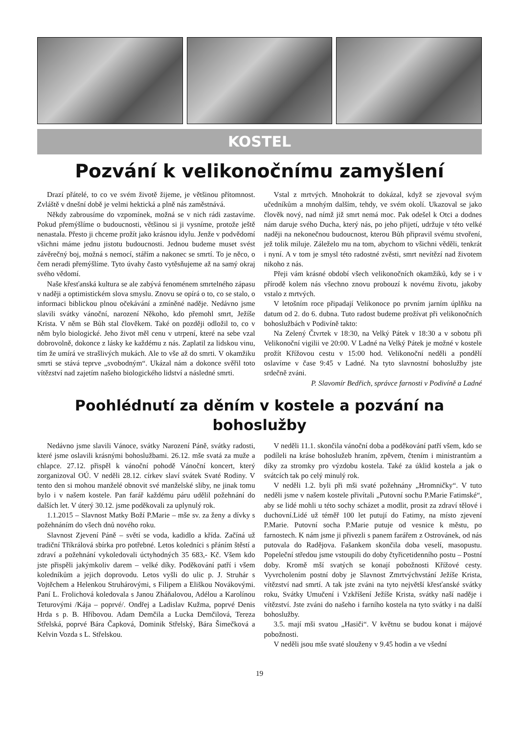KOSTEL
Pozvání k velikonočnímu zamyšlení
Drazí přátelé, to co ve svém životě žijeme, je většinou přítomnost. Zvláště v dnešní době je velmi hektická a plně nás zaměstnává.
Někdy zabrousíme do vzpomínek, možná se v nich rádi zastavíme. Pokud přemýšlíme o budoucnosti, většinou si ji vysníme, protože ještě nenastala. Přesto ji chceme prožít jako krásnou idylu. Jenže v podvědomí všichni máme jednu jistotu budoucnosti. Jednou budeme muset svést závěrečný boj, možná s nemocí, stářím a nakonec se smrtí. To je něco, o čem neradi přemýšlíme. Tyto úvahy často vytěsňujeme až na samý okraj svého vědomí.
Naše křesťanská kultura se ale zabývá fenoménem smrtelného zápasu v naději a optimistickém slova smyslu. Znovu se opírá o to, co se stalo, o informaci biblickou plnou očekávání a zmíněné naděje. Nedávno jsme slavili svátky vánoční, narození Někoho, kdo přemohl smrt, Ježíše Krista. V něm se Bůh stal člověkem. Také on později odložil to, co v něm bylo biologické. Jeho život měl cenu v utrpení, které na sebe vzal dobrovolně, dokonce z lásky ke každému z nás. Zaplatil za lidskou vinu, tím že umírá ve strašlivých mukách. Ale to vše až do smrti. V okamžiku smrti se stává teprve „svobodným“. Ukázal nám a dokonce svěřil toto vítězství nad zajetím našeho biologického lidství a následné smrti.
Vstal z mrtvých. Mnohokrát to dokázal, když se zjevoval svým učedníkům a mnohým dalším, tehdy, ve svém okolí. Ukazoval se jako člověk nový, nad nímž již smrt nemá moc. Pak odešel k Otci a dodnes nám daruje svého Ducha, který nás, po jeho přijetí, udržuje v této velké naději na nekonečnou budoucnost, kterou Bůh připravil svému stvoření, jež tolik miluje. Záleželo mu na tom, abychom to všichni věděli, tenkrát i nyní. A v tom je smysl této radostné zvěsti, smrt nevítězí nad životem nikoho z nás.
Přeji vám krásné období všech velikonočních okamžiků, kdy se i v přírodě kolem nás všechno znovu probouzí k novému životu, jakoby vstalo z mrtvých.
V letošním roce připadají Velikonoce po prvním jarním úplňku na datum od 2. do 6. dubna. Tuto radost budeme prožívat při velikonočních bohoslužbách v Podivíně takto:
Na Zelený Čtvrtek v 18:30, na Velký Pátek v 18:30 a v sobotu při Velikonoční vigilii ve 20:00. V Ladné na Velký Pátek je možné v kostele prožít Křížovou cestu v 15:00 hod. Velikonoční neděli a pondělí oslavíme v čase 9:45 v Ladné. Na tyto slavnostní bohoslužby jste srdečně zváni.
P. Slavomír Bedřich, správce farnosti v Podivíně a Ladné
Poohlédnutí za děním v kostele a pozvání na bohoslužby
Nedávno jsme slavili Vánoce, svátky Narození Páně, svátky radosti, které jsme oslavili krásnými bohoslužbami. 26.12. mše svatá za muže a chlapce. 27.12. přispěl k vánoční pohodě Vánoční koncert, který zorganizoval OÚ. V neděli 28.12. církev slaví svátek Svaté Rodiny. V tento den si mohou manželé obnovit své manželské sliby, ne jinak tomu bylo i v našem kostele. Pan farář každému páru udělil požehnání do dalších let. V úterý 30.12. jsme poděkovali za uplynulý rok.
1.1.2015 – Slavnost Matky Boží P.Marie – mše sv. za ženy a dívky s požehnáním do všech dnů nového roku.
Slavnost Zjevení Páně – světí se voda, kadidlo a křída. Začíná už tradiční Tříkrálová sbírka pro potřebné. Letos koledníci s přáním štěstí a zdraví a požehnání vykoledovali úctyhodných 35 683,- Kč. Všem kdo jste přispěli jakýmkoliv darem – velké díky. Poděkování patří i všem koledníkům a jejich doprovodu. Letos vyšli do ulic p. J. Struhár s Vojtěchem a Helenkou Struhárovými, s Filipem a Eliškou Novákovými. Paní L. Frolichová koledovala s Janou Zháňalovou, Adélou a Karolínou Teturovými /Kája – poprvé/. Ondřej a Ladislav Kužma, poprvé Denis Hrda s p. B. Hříbovou. Adam Demčila a Lucka Demčilová, Tereza Střelská, poprvé Bára Čapková, Dominik Střelský, Bára Šimečková a Kelvin Vozda s L. Střelskou.
V neděli 11.1. skončila vánoční doba a poděkování patří všem, kdo se podíleli na kráse bohoslužeb hraním, zpěvem, čtením i ministrantům a díky za stromky pro výzdobu kostela. Také za úklid kostela a jak o svátcích tak po celý minulý rok.
V neděli 1.2. byli při mši svaté požehnány „Hromničky“. V tuto neděli jsme v našem kostele přivítali „Putovní sochu P.Marie Fatimské“, aby se lidé mohli u této sochy scházet a modlit, prosit za zdraví tělové i duchovní.Lidé už téměř 100 let putují do Fatimy, na místo zjevení P.Marie. Putovní socha P.Marie putuje od vesnice k městu, po farnostech. K nám jsme ji přivezli s panem farářem z Ostrovánek, od nás putovala do Radějova. Fašankem skončila doba veselí, masopustu. Popeleční středou jsme vstoupili do doby čtyřicetidenního postu – Postní doby. Kromě mší svatých se konají pobožnosti Křížové cesty. Vyvrcholením postní doby je Slavnost Zmrtvýchvstání Ježíše Krista, vítězství nad smrtí. A tak jste zváni na tyto největší křesťanské svátky roku, Svátky Umučení i Vzkříšení Ježíše Krista, svátky naší naděje i vítězství. Jste zváni do našeho i farního kostela na tyto svátky i na další bohoslužby.
3.5. mají mši svatou „Hasiči“. V květnu se budou konat i májové pobožnosti.
V neděli jsou mše svaté slouženy v 9.45 hodin a ve všední
19